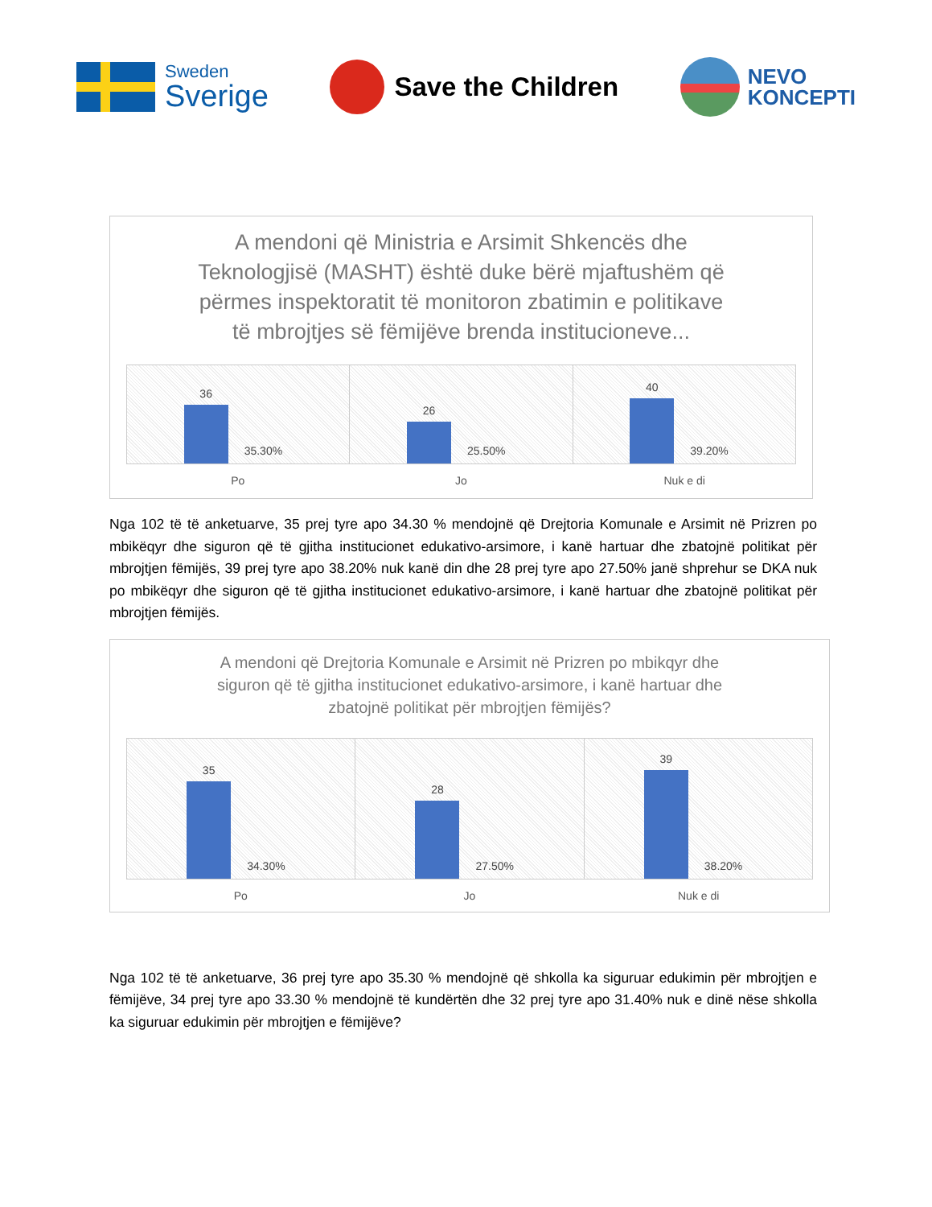Sweden
Sverige
Save the Children
NEVO
KONCEPTI
A mendoni që Ministria e Arsimit Shkencës dhe Teknologjisë (MASHT) është duke bërë mjaftushëm që përmes inspektoratit të monitoron zbatimin e politikave të mbrojtjes së fëmijëve brenda institucioneve...
36
35.30%
26
25.50%
40
39.20%
Po Jo Nuk e di
Nga 102 të të anketuarve, 35 prej tyre apo 34.30 % mendojnë që Drejtoria Komunale e Arsimit në Prizren po mbikëqyr dhe siguron që të gjitha institucionet edukativo-arsimore, i kanë hartuar dhe zbatojnë politikat për mbrojtjen fëmijës, 39 prej tyre apo 38.20% nuk kanë din dhe 28 prej tyre apo 27.50% janë shprehur se DKA nuk po mbikëqyr dhe siguron që të gjitha institucionet edukativo-arsimore, i kanë hartuar dhe zbatojnë politikat për mbrojtjen fëmijës.
A mendoni që Drejtoria Komunale e Arsimit në Prizren po mbikqyr dhe siguron që të gjitha institucionet edukativo-arsimore, i kanë hartuar dhe zbatojnë politikat për mbrojtjen fëmijës?
35
34.30%
28
27.50%
39
38.20%
Po Jo Nuk e di
Nga 102 të të anketuarve, 36 prej tyre apo 35.30 % mendojnë që shkolla ka siguruar edukimin për mbrojtjen e fëmijëve, 34 prej tyre apo 33.30 % mendojnë të kundërtën dhe 32 prej tyre apo 31.40% nuk e dinë nëse shkolla ka siguruar edukimin për mbrojtjen e fëmijëve?